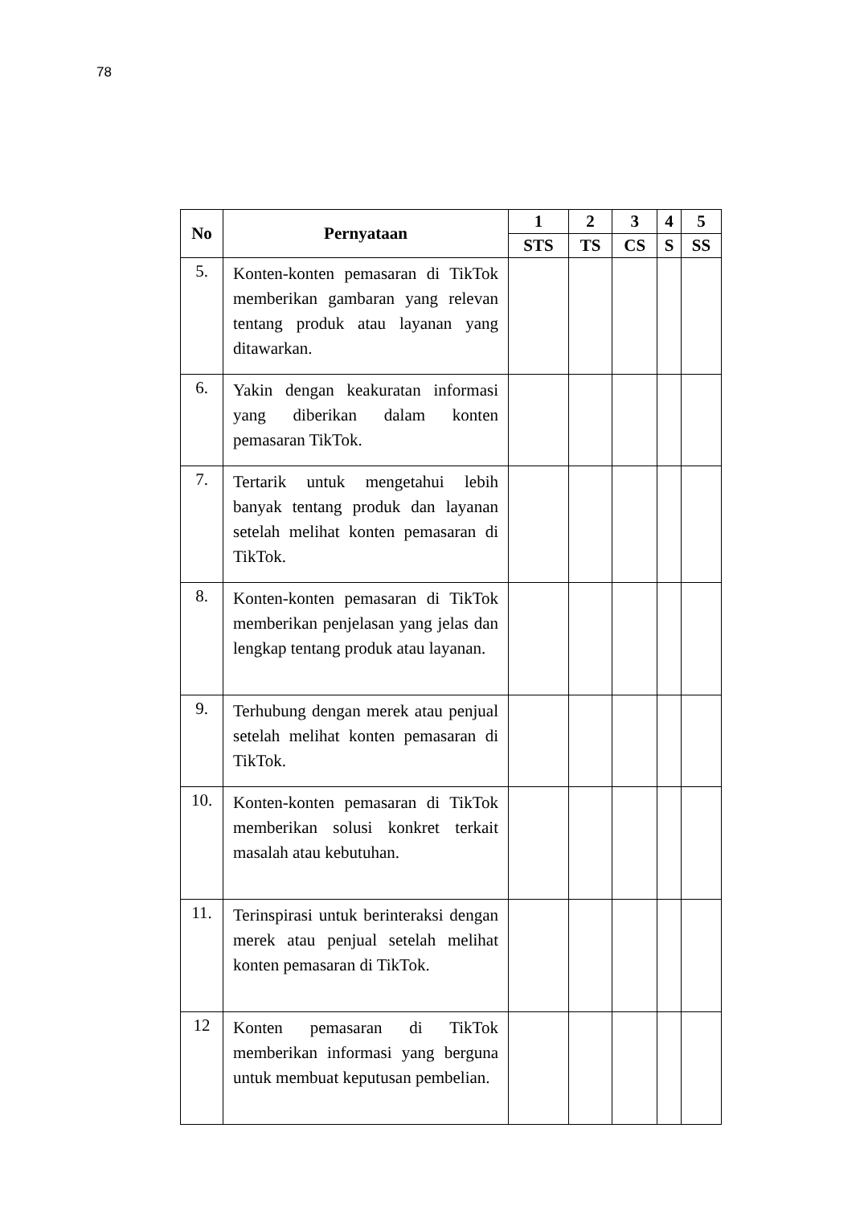78
| No | Pernyataan | 1 | 2 | 3 | 4 | 5 |
| --- | --- | --- | --- | --- | --- | --- |
| | | STS | TS | CS | S | SS |
| 5. | Konten-konten pemasaran di TikTok memberikan gambaran yang relevan tentang produk atau layanan yang ditawarkan. | | | | | |
| 6. | Yakin dengan keakuratan informasi yang diberikan dalam konten pemasaran TikTok. | | | | | |
| 7. | Tertarik untuk mengetahui lebih banyak tentang produk dan layanan setelah melihat konten pemasaran di TikTok. | | | | | |
| 8. | Konten-konten pemasaran di TikTok memberikan penjelasan yang jelas dan lengkap tentang produk atau layanan. | | | | | |
| 9. | Terhubung dengan merek atau penjual setelah melihat konten pemasaran di TikTok. | | | | | |
| 10. | Konten-konten pemasaran di TikTok memberikan solusi konkret terkait masalah atau kebutuhan. | | | | | |
| 11. | Terinspirasi untuk berinteraksi dengan merek atau penjual setelah melihat konten pemasaran di TikTok. | | | | | |
| 12 | Konten pemasaran di TikTok memberikan informasi yang berguna untuk membuat keputusan pembelian. | | | | | |